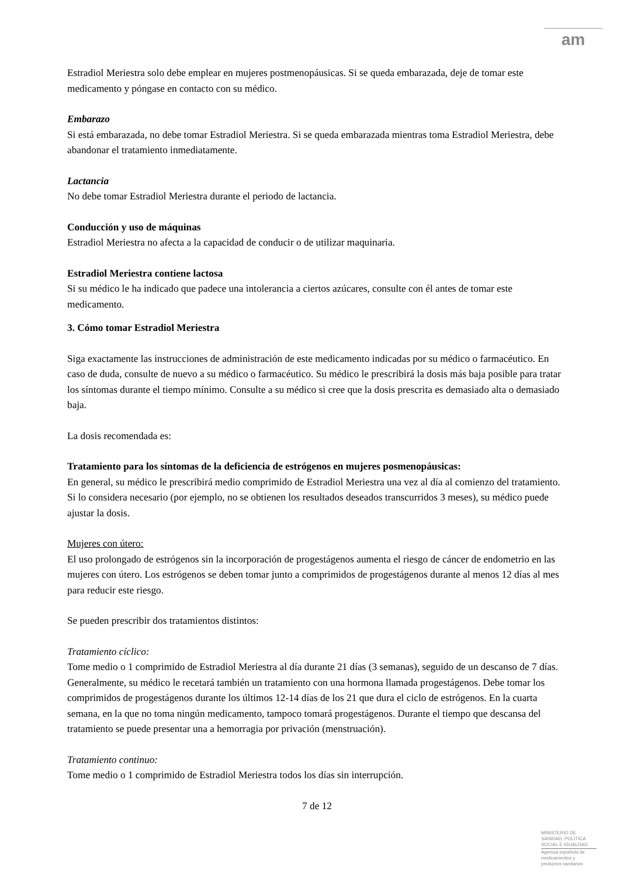am
Estradiol Meriestra solo debe emplear en mujeres postmenopáusicas. Si se queda embarazada, deje de tomar este medicamento y póngase en contacto con su médico.
Embarazo
Si está embarazada, no debe tomar Estradiol Meriestra. Si se queda embarazada mientras toma Estradiol Meriestra, debe abandonar el tratamiento inmediatamente.
Lactancia
No debe tomar Estradiol Meriestra durante el periodo de lactancia.
Conducción y uso de máquinas
Estradiol Meriestra no afecta a la capacidad de conducir o de utilizar maquinaria.
Estradiol Meriestra contiene lactosa
Si su médico le ha indicado que padece una intolerancia a ciertos azúcares, consulte con él antes de tomar este medicamento.
3. Cómo tomar Estradiol Meriestra
Siga exactamente las instrucciones de administración de este medicamento indicadas por su médico o farmacéutico. En caso de duda, consulte de nuevo a su médico o farmacéutico. Su médico le prescribirá la dosis más baja posible para tratar los síntomas durante el tiempo mínimo. Consulte a su médico si cree que la dosis prescrita es demasiado alta o demasiado baja.
La dosis recomendada es:
Tratamiento para los síntomas de la deficiencia de estrógenos en mujeres posmenopáusicas:
En general, su médico le prescribirá medio comprimido de Estradiol Meriestra una vez al día al comienzo del tratamiento. Si lo considera necesario (por ejemplo, no se obtienen los resultados deseados transcurridos 3 meses), su médico puede ajustar la dosis.
Mujeres con útero:
El uso prolongado de estrógenos sin la incorporación de progestágenos aumenta el riesgo de cáncer de endometrio en las mujeres con útero. Los estrógenos se deben tomar junto a comprimidos de progestágenos durante al menos 12 días al mes para reducir este riesgo.
Se pueden prescribir dos tratamientos distintos:
Tratamiento cíclico:
Tome medio o 1 comprimido de Estradiol Meriestra al día durante 21 días (3 semanas), seguido de un descanso de 7 días.
Generalmente, su médico le recetará también un tratamiento con una hormona llamada progestágenos. Debe tomar los comprimidos de progestágenos durante los últimos 12-14 días de los 21 que dura el ciclo de estrógenos. En la cuarta semana, en la que no toma ningún medicamento, tampoco tomará progestágenos. Durante el tiempo que descansa del tratamiento se puede presentar una a hemorragia por privación (menstruación).
Tratamiento continuo:
Tome medio o 1 comprimido de Estradiol Meriestra todos los días sin interrupción.
7 de 12
MINISTERIO DE
SANIDAD, POLITICA
SOCIAL E IGUALDAD
Agencia española de
medicamentos y
productos sanitarios